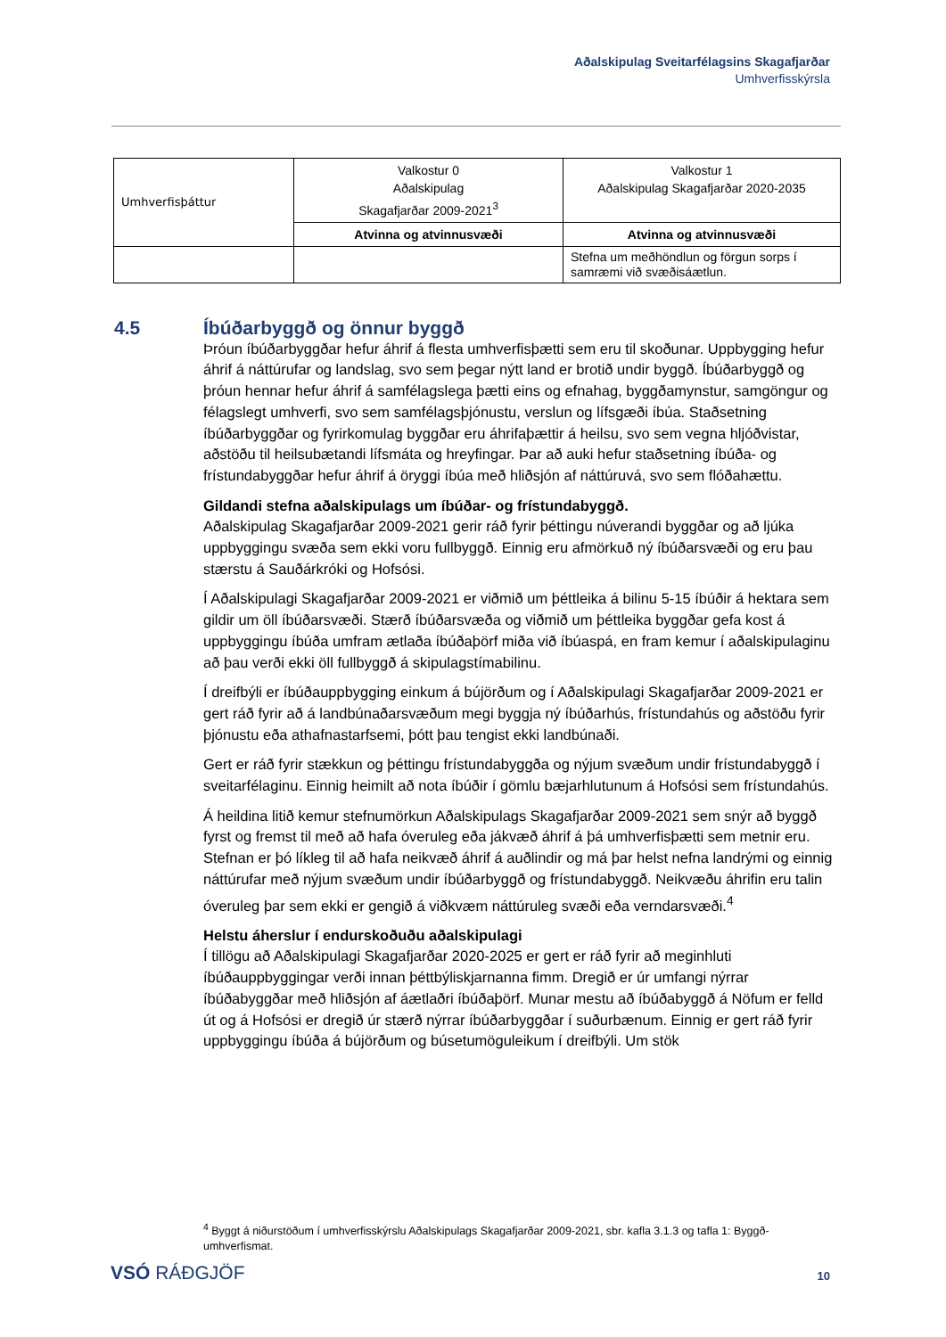Aðalskipulag Sveitarfélagsins Skagafjarðar
Umhverfisskýrsla
| Umhverfisþáttur | Valkostur 0 Aðalskipulag Skagafjarðar 2009-2021<sup>3</sup> | Valkostur 1 Aðalskipulag Skagafjarðar 2020-2035 |
| | Atvinna og atvinnusvæði | Atvinna og atvinnusvæði |
| | | Stefna um meðhöndlun og förgun sorps í samræmi við svæðisáætlun. |
4.5 Íbúðarbyggð og önnur byggð
Þróun íbúðarbyggðar hefur áhrif á flesta umhverfisþætti sem eru til skoðunar. Uppbygging hefur áhrif á náttúrufar og landslag, svo sem þegar nýtt land er brotið undir byggð. Íbúðarbyggð og þróun hennar hefur áhrif á samfélagslega þætti eins og efnahag, byggðamynstur, samgöngur og félagslegt umhverfi, svo sem samfélagsþjónustu, verslun og lífsgæði íbúa. Staðsetning íbúðarbyggðar og fyrirkomulag byggðar eru áhrifaþættir á heilsu, svo sem vegna hljóðvistar, aðstöðu til heilsubætandi lífsmáta og hreyfingar. Þar að auki hefur staðsetning íbúða- og frístundabyggðar hefur áhrif á öryggi íbúa með hliðsjón af náttúruvá, svo sem flóðahættu.
Gildandi stefna aðalskipulags um íbúðar- og frístundabyggð.
Aðalskipulag Skagafjarðar 2009-2021 gerir ráð fyrir þéttingu núverandi byggðar og að ljúka uppbyggingu svæða sem ekki voru fullbyggð. Einnig eru afmörkuð ný íbúðarsvæði og eru þau stærstu á Sauðárkróki og Hofsósi.
Í Aðalskipulagi Skagafjarðar 2009-2021 er viðmið um þéttleika á bilinu 5-15 íbúðir á hektara sem gildir um öll íbúðarsvæði. Stærð íbúðarsvæða og viðmið um þéttleika byggðar gefa kost á uppbyggingu íbúða umfram ætlaða íbúðaþörf miða við íbúaspá, en fram kemur í aðalskipulaginu að þau verði ekki öll fullbyggð á skipulagstímabilinu.
Í dreifbýli er íbúðauppbygging einkum á bújörðum og í Aðalskipulagi Skagafjarðar 2009-2021 er gert ráð fyrir að á landbúnaðarsvæðum megi byggja ný íbúðarhús, frístundahús og aðstöðu fyrir þjónustu eða athafnastarfsemi, þótt þau tengist ekki landbúnaði.
Gert er ráð fyrir stækkun og þéttingu frístundabyggða og nýjum svæðum undir frístundabyggð í sveitarfélaginu. Einnig heimilt að nota íbúðir í gömlu bæjarhlutunum á Hofsósi sem frístundahús.
Á heildina litið kemur stefnumörkun Aðalskipulags Skagafjarðar 2009-2021 sem snýr að byggð fyrst og fremst til með að hafa óveruleg eða jákvæð áhrif á þá umhverfisþætti sem metnir eru. Stefnan er þó líkleg til að hafa neikvæð áhrif á auðlindir og má þar helst nefna landrými og einnig náttúrufar með nýjum svæðum undir íbúðarbyggð og frístundabyggð. Neikvæðu áhrifin eru talin óveruleg þar sem ekki er gengið á viðkvæm náttúruleg svæði eða verndarsvæði.<sup>4</sup>
Helstu áherslur í endurskoðuðu aðalskipulagi
Í tillögu að Aðalskipulagi Skagafjarðar 2020-2025 er gert er ráð fyrir að meginhluti íbúðauppbyggingar verði innan þéttbýliskjarnanna fimm. Dregið er úr umfangi nýrrar íbúðabyggðar með hliðsjón af áætlaðri íbúðaþörf. Munar mestu að íbúðabyggð á Nöfum er felld út og á Hofsósi er dregið úr stærð nýrrar íbúðarbyggðar í suðurbænum. Einnig er gert ráð fyrir uppbyggingu íbúða á bújörðum og búsetumöguleikum í dreifbýli. Um stök
<sup>4</sup> Byggt á niðurstöðum í umhverfisskýrslu Aðalskipulags Skagafjarðar 2009-2021, sbr. kafla 3.1.3 og tafla 1: Byggð-umhverfismat.
VSÓ RÁÐGJÖF 10